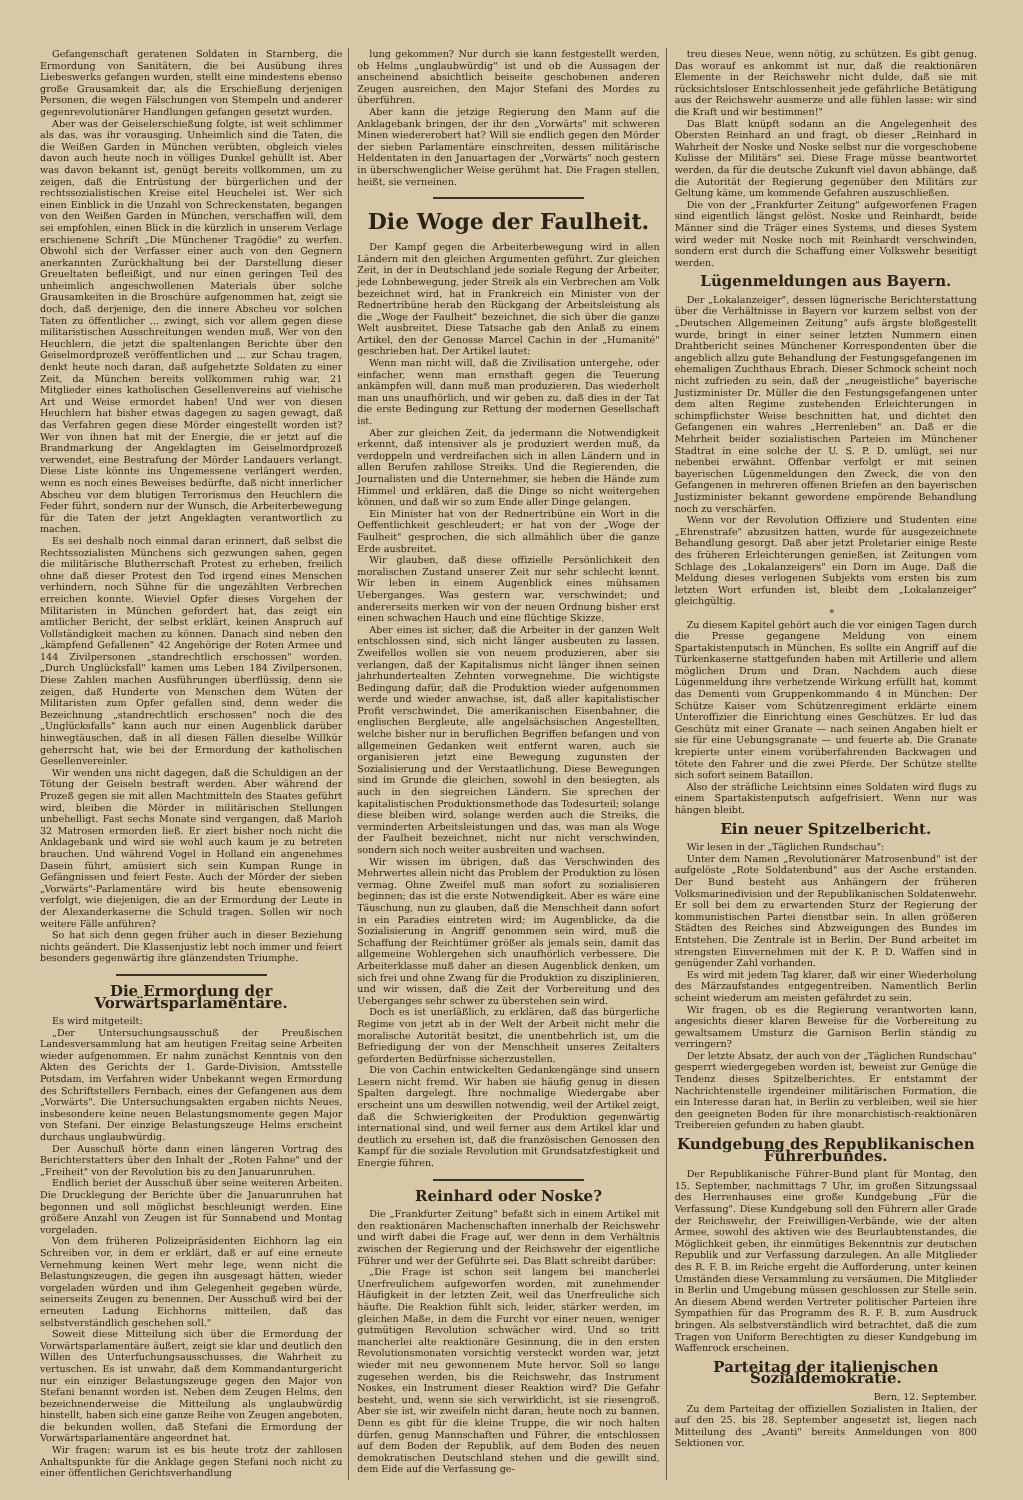Gefangenschaft geratenen Soldaten in Starnberg, die Ermordung von Sanitätern, die bei Ausübung ihres Liebeswerks gefangen wurden, stellt eine mindestens ebenso große Grausamkeit dar, als die Erschießung derjenigen Personen, die wegen Fälschungen von Stempeln und anderer gegenrevolutionärer Handlungen gefangen gesetzt wurden.
Aber was der Geiselerschießung folgte, ist weit schlimmer als das, was ihr vorausging. Unheimlich sind die Taten, die die Weißen Garden in München verübten, obgleich vieles davon auch heute noch in völliges Dunkel gehüllt ist. Aber was davon bekannt ist, genügt bereits vollkommen, um zu zeigen, daß die Entrüstung der bürgerlichen und der rechtssozialistischen Kreise eitel Heuchelei ist. Wer sich einen Einblick in die Unzahl von Schreckenstaten, begangen von den Weißen Garden in München, verschaffen will, dem sei empfohlen, einen Blick in die kürzlich in unserem Verlage erschienene Schrift „Die Münchener Tragödie" zu werfen. Obwohl sich der Verfasser einer auch von den Gegnern anerkannten Zurückhaltung bei der Darstellung dieser Greueltaten befleißigt, und nur einen geringen Teil des unheimlich angeschwollenen Materials über solche Grausamkeiten in die Broschüre aufgenommen hat, zeigt sie doch, daß derjenige, den die innere Abscheu vor solchen Taten zu öffentlicher ... zwingt, sich vor allem gegen diese militaristischen Ausschreitungen wenden muß. Wer von den Heuchlern, die jetzt die spaltenlangen Berichte über den Geiselmordprozeß veröffentlichen und ... zur Schau tragen, denkt heute noch daran, daß aufgehetzte Soldaten zu einer Zeit, da München bereits vollkommen ruhig war, 21 Mitglieder eines katholischen Gesellenvereins auf viehische Art und Weise ermordet haben! Und wer von diesen Heuchlern hat bisher etwas dagegen zu sagen gewagt, daß das Verfahren gegen diese Mörder eingestellt worden ist? Wer von ihnen hat mit der Energie, die er jetzt auf die Brandmarkung der Angeklagten im Geiselmordprozeß verwendet, eine Bestrafung der Mörder Landauers verlangt. Diese Liste könnte ins Ungemessene verlängert werden, wenn es noch eines Beweises bedürfte, daß nicht innerlicher Abscheu vor dem blutigen Terrorismus den Heuchlern die Feder führt, sondern nur der Wunsch, die Arbeiterbewegung für die Taten der jetzt Angeklagten verantwortlich zu machen.
Es sei deshalb noch einmal daran erinnert, daß selbst die Rechtssozialisten Münchens sich gezwungen sahen, gegen die militärische Blutherrschaft Protest zu erheben, freilich ohne daß dieser Protest den Tod irgend eines Menschen verhindern, noch Sühne für die ungezählten Verbrechen erreichen konnte. Wieviel Opfer dieses Vorgehen der Militaristen in München gefordert hat, das zeigt ein amtlicher Bericht, der selbst erklärt, keinen Anspruch auf Vollständigkeit machen zu können. Danach sind neben den „kämpfend Gefallenen" 42 Angehörige der Roten Armee und 144 Zivilpersonen „standrechtlich erschossen" worden. „Durch Unglücksfall" kamen ums Leben 184 Zivilpersonen. Diese Zahlen machen Ausführungen überflüssig, denn sie zeigen, daß Hunderte von Menschen dem Wüten der Militaristen zum Opfer gefallen sind, denn weder die Bezeichnung „standrechtlich erschossen" noch die des „Unglücksfalls" kann auch nur einen Augenblick darüber hinwegtäuschen, daß in all diesen Fällen dieselbe Willkür geherrscht hat, wie bei der Ermordung der katholischen Gesellenvereinler.
Wir wenden uns nicht dagegen, daß die Schuldigen an der Tötung der Geiseln bestraft werden. Aber während der Prozeß gegen sie mit allen Machtmitteln des Staates geführt wird, bleiben die Mörder in militärischen Stellungen unbehelligt. Fast sechs Monate sind vergangen, daß Marloh 32 Matrosen ermorden ließ. Er ziert bisher noch nicht die Anklagebank und wird sie wohl auch kaum je zu betreten brauchen. Und während Vogel in Holland ein angenehmes Dasein führt, amüsiert sich sein Kumpan Runge in Gefängnissen und feiert Feste. Auch der Mörder der sieben „Vorwärts"-Parlamentäre wird bis heute ebensowenig verfolgt, wie diejenigen, die an der Ermordung der Leute in der Alexanderkaserne die Schuld tragen. Sollen wir noch weitere Fälle anführen?
So hat sich denn gegen früher auch in dieser Beziehung nichts geändert. Die Klassenjustiz lebt noch immer und feiert besonders gegenwärtig ihre glänzendsten Triumphe.
Die Ermordung der Vorwärtsparlamentäre.
Es wird mitgeteilt:
„Der Untersuchungsausschuß der Preußischen Landesversammlung hat am heutigen Freitag seine Arbeiten wieder aufgenommen. Er nahm zunächst Kenntnis von den Akten des Gerichts der 1. Garde-Division, Amtsstelle Potsdam, im Verfahren wider Unbekannt wegen Ermordung des Schriftstellers Fernbach, eines der Gefangenen aus dem „Vorwärts". Die Untersuchungsakten ergaben nichts Neues, insbesondere keine neuen Belastungsmomente gegen Major von Stefani. Der einzige Belastungszeuge Helms erscheint durchaus unglaubwürdig.
Der Ausschuß hörte dann einen längeren Vortrag des Berichterstatters über den Inhalt der „Roten Fahne" und der „Freiheit" von der Revolution bis zu den Januarunruhen.
Endlich beriet der Ausschuß über seine weiteren Arbeiten. Die Drucklegung der Berichte über die Januarunruhen hat begonnen und soll möglichst beschleunigt werden. Eine größere Anzahl von Zeugen ist für Sonnabend und Montag vorgeladen.
Von dem früheren Polizeipräsidenten Eichhorn lag ein Schreiben vor, in dem er erklärt, daß er auf eine erneute Vernehmung keinen Wert mehr lege, wenn nicht die Belastungszeugen, die gegen ihn ausgesagt hätten, wieder vorgeladen würden und ihm Gelegenheit gegeben würde, seinerseits Zeugen zu benennen. Der Ausschuß wird bei der erneuten Ladung Eichhorns mitteilen, daß das selbstverständlich geschehen soll."
Soweit diese Mitteilung sich über die Ermordung der Vorwärtsparlamentäre äußert, zeigt sie klar und deutlich den Willen des Unterfuchungsausschusses, die Wahrheit zu vertuschen. Es ist unwahr, daß dem Kommandanturgericht nur ein einziger Belastungszeuge gegen den Major von Stefani benannt worden ist. Neben dem Zeugen Helms, den bezeichnenderweise die Mitteilung als unglaubwürdig hinstellt, haben sich eine ganze Reihe von Zeugen angeboten, die bekunden wollen, daß Stefani die Ermordung der Vorwärtsparlamentäre angeordnet hat.
Wir fragen: warum ist es bis heute trotz der zahllosen Anhaltspunkte für die Anklage gegen Stefani noch nicht zu einer öffentlichen Gerichtsverhandlung
lung gekommen? Nur durch sie kann festgestellt werden, ob Helms „unglaubwürdig" ist und ob die Aussagen der anscheinend absichtlich beiseite geschobenen anderen Zeugen ausreichen, den Major Stefani des Mordes zu überführen.
Aber kann die jetzige Regierung den Mann auf die Anklagebank bringen, der ihr den „Vorwärts" mit schweren Minen wiedererobert hat? Will sie endlich gegen den Mörder der sieben Parlamentäre einschreiten, dessen militärische Heldentaten in den Januartagen der „Vorwärts" noch gestern in überschwenglicher Weise gerühmt hat. Die Fragen stellen, heißt, sie verneinen.
Die Woge der Faulheit.
Der Kampf gegen die Arbeiterbewegung wird in allen Ländern mit den gleichen Argumenten geführt. Zur gleichen Zeit, in der in Deutschland jede soziale Regung der Arbeiter, jede Lohnbewegung, jeder Streik als ein Verbrechen am Volk bezeichnet wird, hat in Frankreich ein Minister von der Rednertribüne herab den Rückgang der Arbeitsleistung als die „Woge der Faulheit" bezeichnet, die sich über die ganze Welt ausbreitet. Diese Tatsache gab den Anlaß zu einem Artikel, den der Genosse Marcel Cachin in der „Humanité" geschrieben hat. Der Artikel lautet:
Wenn man nicht will, daß die Zivilisation untergehe, oder einfacher, wenn man ernsthaft gegen die Teuerung ankämpfen will, dann muß man produzieren. Das wiederholt man uns unaufhörlich, und wir geben zu, daß dies in der Tat die erste Bedingung zur Rettung der modernen Gesellschaft ist.
Aber zur gleichen Zeit, da jedermann die Notwendigkeit erkennt, daß intensiver als je produziert werden muß, da verdoppeln und verdreifachen sich in allen Ländern und in allen Berufen zahllose Streiks. Und die Regierenden, die Journalisten und die Unternehmer, sie heben die Hände zum Himmel und erklären, daß die Dinge so nicht weitergehen können, und daß wir so zum Ende aller Dinge gelangen.
Ein Minister hat von der Rednertribüne ein Wort in die Oeffentlichkeit geschleudert; er hat von der „Woge der Faulheit" gesprochen, die sich allmählich über die ganze Erde ausbreitet.
Wir glauben, daß diese offizielle Persönlichkeit den moralischen Zustand unserer Zeit nur sehr schlecht kennt. Wir leben in einem Augenblick eines mühsamen Ueberganges. Was gestern war, verschwindet; und andererseits merken wir von der neuen Ordnung bisher erst einen schwachen Hauch und eine flüchtige Skizze.
Aber eines ist sicher, daß die Arbeiter in der ganzen Welt entschlossen sind, sich nicht länger ausbeuten zu lassen. Zweifellos wollen sie von neuem produzieren, aber sie verlangen, daß der Kapitalismus nicht länger ihnen seinen jahrhundertealten Zehnten vorwegnehme. Die wichtigste Bedingung dafür, daß die Produktion wieder aufgenommen werde und wieder anwachse, ist, daß aller kapitalistischer Profit verschwindet. Die amerikanischen Eisenbahner, die englischen Bergleute, alle angelsächsischen Angestellten, welche bisher nur in beruflichen Begriffen befangen und von allgemeinen Gedanken weit entfernt waren, auch sie organisieren jetzt eine Bewegung zugunsten der Sozialisierung und der Verstaatlichung. Diese Bewegungen sind im Grunde die gleichen, sowohl in den besiegten, als auch in den siegreichen Ländern. Sie sprechen der kapitalistischen Produktionsmethode das Todesurteil; solange diese bleiben wird, solange werden auch die Streiks, die verminderten Arbeitsleistungen und das, was man als Woge der Faulheit bezeichnet, nicht nur nicht verschwinden, sondern sich noch weiter ausbreiten und wachsen.
Wir wissen im übrigen, daß das Verschwinden des Mehrwertes allein nicht das Problem der Produktion zu lösen vermag. Ohne Zweifel muß man sofort zu sozialisieren beginnen; das ist die erste Notwendigkeit. Aber es wäre eine Täuschung, nun zu glauben, daß die Menschheit dann sofort in ein Paradies eintreten wird; im Augenblicke, da die Sozialisierung in Angriff genommen sein wird, muß die Schaffung der Reichtümer größer als jemals sein, damit das allgemeine Wohlergehen sich unaufhörlich verbessere. Die Arbeiterklasse muß daher an diesen Augenblick denken, um sich frei und ohne Zwang für die Produktion zu disziplinieren, und wir wissen, daß die Zeit der Vorbereitung und des Ueberganges sehr schwer zu überstehen sein wird.
Doch es ist unerläßlich, zu erklären, daß das bürgerliche Regime von jetzt ab in der Welt der Arbeit nicht mehr die moralische Autorität besitzt, die unentbehrlich ist, um die Befriedigung der von der Menschheit unseres Zeitalters geforderten Bedürfnisse sicherzustellen.
Die von Cachin entwickelten Gedankengänge sind unsern Lesern nicht fremd. Wir haben sie häufig genug in diesen Spalten dargelegt. Ihre nochmalige Wiedergabe aber erscheint uns um deswillen notwendig, weil der Artikel zeigt, daß die Schwierigkeiten der Produktion gegenwärtig international sind, und weil ferner aus dem Artikel klar und deutlich zu ersehen ist, daß die französischen Genossen den Kampf für die soziale Revolution mit Grundsatzfestigkeit und Energie führen.
Reinhard oder Noske?
Die „Frankfurter Zeitung" befaßt sich in einem Artikel mit den reaktionären Machenschaften innerhalb der Reichswehr und wirft dabei die Frage auf, wer denn in dem Verhältnis zwischen der Regierung und der Reichswehr der eigentliche Führer und wer der Geführte sei. Das Blatt schreibt darüber:
„Die Frage ist schon seit langem bei mancherlei Unerfreulichem aufgeworfen worden, mit zunehmender Häufigkeit in der letzten Zeit, weil das Unerfreuliche sich häufte. Die Reaktion fühlt sich, leider, stärker werden, im gleichen Maße, in dem die Furcht vor einer neuen, weniger gutmütigen Revolution schwächer wird. Und so tritt mancherlei alte reaktionäre Gesinnung, die in den ersten Revolutionsmonaten vorsichtig versteckt worden war, jetzt wieder mit neu gewonnenem Mute hervor. Soll so lange zugesehen werden, bis die Reichswehr, das Instrument Noskes, ein Instrument dieser Reaktion wird? Die Gefahr besteht, und, wenn sie sich verwirklicht, ist sie riesengroß. Aber sie ist, wir zweifeln nicht daran, heute noch zu bannen. Denn es gibt für die kleine Truppe, die wir noch halten dürfen, genug Mannschaften und Führer, die entschlossen auf dem Boden der Republik, auf dem Boden des neuen demokratischen Deutschland stehen und die gewillt sind, dem Eide auf die Verfassung ge-
treu dieses Neue, wenn nötig, zu schützen. Es gibt genug. Das worauf es ankommt ist nur, daß die reaktionären Elemente in der Reichswehr nicht dulde, daß sie mit rücksichtsloser Entschlossenheit jede gefährliche Betätigung aus der Reichswehr ausmerze und alle fühlen lasse: wir sind die Kraft und wir bestimmen!"
Das Blatt knüpft sodann an die Angelegenheit des Obersten Reinhard an und fragt, ob dieser „Reinhard in Wahrheit der Noske und Noske selbst nur die vorgeschobene Kulisse der Militärs" sei. Diese Frage müsse beantwortet werden, da für die deutsche Zukunft viel davon abhänge, daß die Autorität der Regierung gegenüber den Militärs zur Geltung käme, um kommende Gefahren auszuschließen.
Die von der „Frankfurter Zeitung" aufgeworfenen Fragen sind eigentlich längst gelöst. Noske und Reinhardt, beide Männer sind die Träger eines Systems, und dieses System wird weder mit Noske noch mit Reinhardt verschwinden, sondern erst durch die Schaffung einer Volkswehr beseitigt werden.
Lügenmeldungen aus Bayern.
Der „Lokalanzeiger", dessen lügnerische Berichterstattung über die Verhältnisse in Bayern vor kurzem selbst von der „Deutschen Allgemeinen Zeitung" aufs ärgste bloßgestellt wurde, bringt in einer seiner letzten Nummern einen Drahtbericht seines Münchener Korrespondenten über die angeblich allzu gute Behandlung der Festungsgefangenen im ehemaligen Zuchthaus Ebrach. Dieser Schmock scheint noch nicht zufrieden zu sein, daß der „neugeistliche" bayerische Justizminister Dr. Müller die den Festungsgefangenen unter dem alten Regime zustehenden Erleichterungen in schimpflichster Weise beschnitten hat, und dichtet den Gefangenen ein wahres „Herrenleben" an. Daß er die Mehrheit beider sozialistischen Parteien im Münchener Stadtrat in eine solche der U. S. P. D. umlügt, sei nur nebenbei erwähnt. Offenbar verfolgt er mit seinen bayerischen Lügenmeldungen den Zweck, die von den Gefangenen in mehreren offenen Briefen an den bayerischen Justizminister bekannt gewordene empörende Behandlung noch zu verschärfen.
Wenn vor der Revolution Offiziere und Studenten eine „Ehrenstrafe" abzusitzen hatten, wurde für ausgezeichnete Behandlung gesorgt. Daß aber jetzt Proletarier einige Reste des früheren Erleichterungen genießen, ist Zeitungen vom Schlage des „Lokalanzeigers" ein Dorn im Auge. Daß die Meldung dieses verlogenen Subjekts vom ersten bis zum letzten Wort erfunden ist, bleibt dem „Lokalanzeiger" gleichgültig.
*
Zu diesem Kapitel gehört auch die vor einigen Tagen durch die Presse gegangene Meldung von einem Spartakistenputsch in München. Es sollte ein Angriff auf die Türkenkaserne stattgefunden haben mit Artillerie und allem möglichen Drum und Dran. Nachdem auch diese Lügenmeldung ihre verhetzende Wirkung erfüllt hat, kommt das Dementi vom Gruppenkommando 4 in München: Der Schütze Kaiser vom Schützenregiment erklärte einem Unteroffizier die Einrichtung eines Geschützes. Er lud das Geschütz mit einer Granate — nach seinen Angaben hielt er sie für eine Uebungsgranate — und feuerte ab. Die Granate krepierte unter einem vorüberfahrenden Backwagen und tötete den Fahrer und die zwei Pferde. Der Schütze stellte sich sofort seinem Bataillon.
Also der sträfliche Leichtsinn eines Soldaten wird flugs zu einem Spartakistenputsch aufgefrisiert. Wenn nur was hängen bleibt.
Ein neuer Spitzelbericht.
Wir lesen in der „Täglichen Rundschau":
Unter dem Namen „Revolutionärer Matrosenbund" ist der aufgelöste „Rote Soldatenbund" aus der Asche erstanden. Der Bund besteht aus Anhängern der früheren Volksmarinedivision und der Republikanischen Soldatenwehr. Er soll bei dem zu erwartenden Sturz der Regierung der kommunistischen Partei dienstbar sein. In allen größeren Städten des Reiches sind Abzweigungen des Bundes im Entstehen. Die Zentrale ist in Berlin. Der Bund arbeitet im strengsten Einvernehmen mit der K. P. D. Waffen sind in genügender Zahl vorhanden.
Es wird mit jedem Tag klarer, daß wir einer Wiederholung des Märzaufstandes entgegentreiben. Namentlich Berlin scheint wiederum am meisten gefährdet zu sein.
Wir fragen, ob es die Regierung verantworten kann, angesichts dieser klaren Beweise für die Vorbereitung zu gewaltsamem Umsturz die Garnison Berlin ständig zu verringern?
Der letzte Absatz, der auch von der „Täglichen Rundschau" gesperrt wiedergegeben worden ist, beweist zur Genüge die Tendenz dieses Spitzelberichtes. Er entstammt der Nachrichtenstelle irgendeiner militärischen Formation, die ein Interesse daran hat, in Berlin zu verbleiben, weil sie hier den geeigneten Boden für ihre monarchistisch-reaktionären Treibereien gefunden zu haben glaubt.
Kundgebung des Republikanischen Führerbundes.
Der Republikanische Führer-Bund plant für Montag, den 15. September, nachmittags 7 Uhr, im großen Sitzungssaal des Herrenhauses eine große Kundgebung „Für die Verfassung". Diese Kundgebung soll den Führern aller Grade der Reichswehr, der Freiwilligen-Verbände, wie der alten Armee, sowohl des aktiven wie des Beurlaubtenstandes, die Möglichkeit geben, ihr einmütiges Bekenntnis zur deutschen Republik und zur Verfassung darzulegen. An alle Mitglieder des R. F. B. im Reiche ergeht die Aufforderung, unter keinen Umständen diese Versammlung zu versäumen. Die Mitglieder in Berlin und Umgebung müssen geschlossen zur Stelle sein. An diesem Abend werden Vertreter politischer Parteien ihre Sympathien für das Programm des R. F. B. zum Ausdruck bringen. Als selbstverständlich wird betrachtet, daß die zum Tragen von Uniform Berechtigten zu dieser Kundgebung im Waffenrock erscheinen.
Parteitag der italienischen Sozialdemokratie.
Bern, 12. September.
Zu dem Parteitag der offiziellen Sozialisten in Italien, der auf den 25. bis 28. September angesetzt ist, liegen nach Mitteilung des „Avanti" bereits Anmeldungen von 800 Sektionen vor.